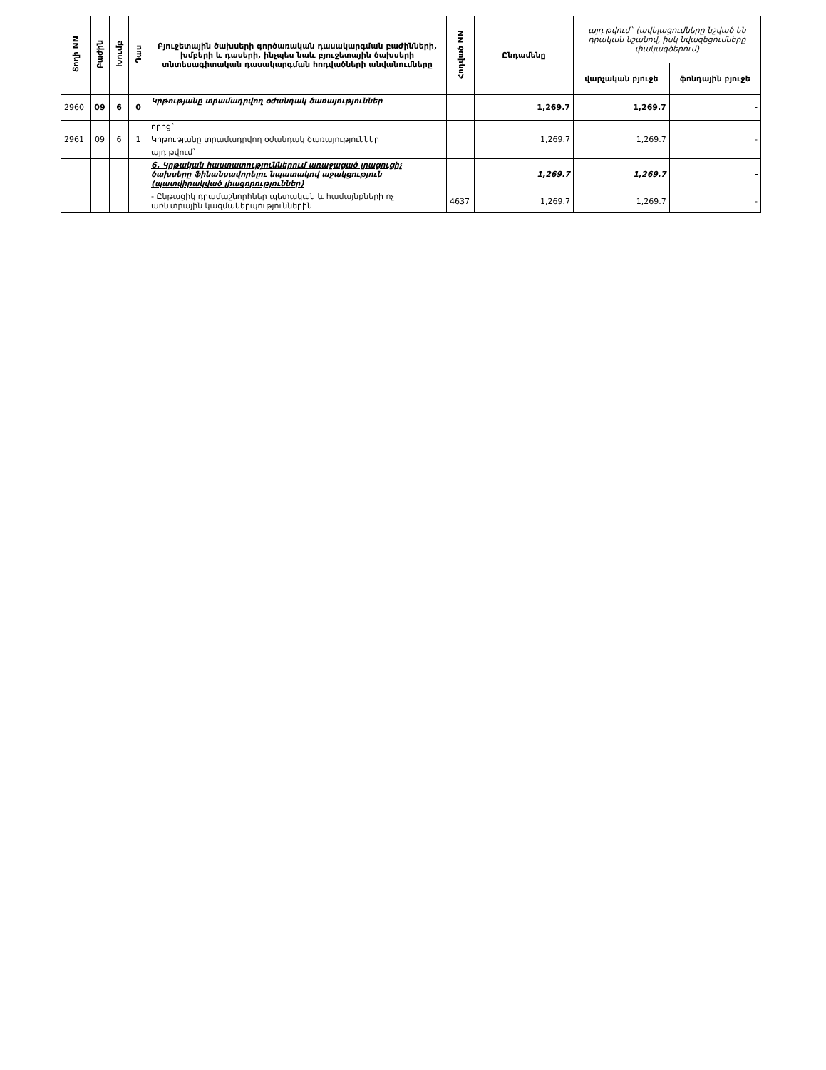| Տողի NN | Բաժին | Խումբ | Դաս | Բյուջետային ծախսերի գործառական դասակարգման բաժինների, խմբերի և դասերի, ինչպես նաև բյուջետային ծախսերի տնտեսագիտական դասակարգման հոդվածների անվանումները | Հոդված NN | Ընդամենը | այդ թվում` (ավելացումները նշված են դրական նշանով, իսկ նվազեցումները փակագծերում) | |
| --- | --- | --- | --- | --- | --- | --- | --- | --- |
| | | | | | | | վարչական բյուջե | ֆոնդային բյուջե |
| 2960 | 09 | 6 | 0 | Կրթությանը տրամադրվող օժանդակ ծառայություններ | | 1,269.7 | 1,269.7 | - |
| | | | | որից` | | | | |
| 2961 | 09 | 6 | 1 | Կրթությանը տրամադրվող օժանդակ ծառայություններ | | 1,269.7 | 1,269.7 | - |
| | | | | այդ թվում` | | | | |
| | | | | 6. Կրթական հաստատություններում առաջացած լրացուցիչ ծախսերը ֆինանսավորելու նպատակով աջակցություն (պատվիրակված լիազորություններ) | | 1,269.7 | 1,269.7 | - |
| | | | | - Ընթացիկ դրամաշնորհներ պետական և համայնքների ոչ առևտրային կազմակերպություններին | 4637 | 1,269.7 | 1,269.7 | - |